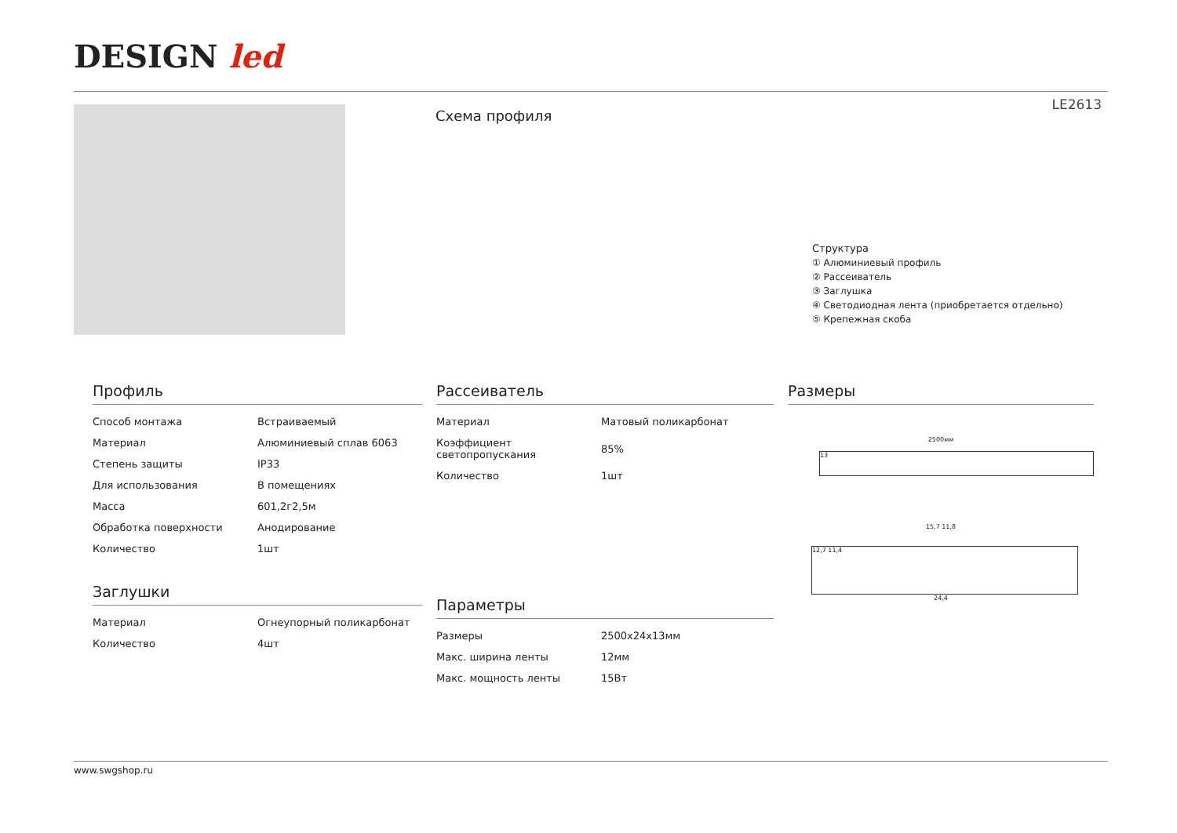DESIGN led
LE2613
Схема профиля
Структура
① Алюминиевый профиль
② Рассеиватель
③ Заглушка
④ Светодиодная лента (приобретается отдельно)
⑤ Крепежная скоба
Профиль
| Способ монтажа | Встраиваемый |
| Материал | Алюминиевый сплав 6063 |
| Степень защиты | IP33 |
| Для использования | В помещениях |
| Масса | 601,2г2,5м |
| Обработка поверхности | Анодирование |
| Количество | 1шт |
Заглушки
| Материал | Огнеупорный поликарбонат |
| Количество | 4шт |
Рассеиватель
| Материал | Матовый поликарбонат |
| Коэффициент светопропускания | 85% |
| Количество | 1шт |
Параметры
| Размеры | 2500x24x13мм |
| Макс. ширина ленты | 12мм |
| Макс. мощность ленты | 15Вт |
Размеры
2500мм
13
15,7 11,8
12,7 11,4
24,4
www.swgshop.ru